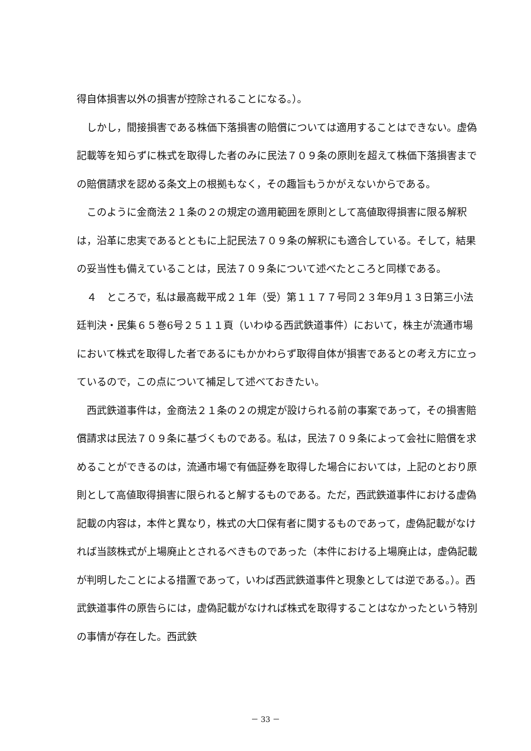得自体損害以外の損害が控除されることになる。）。
　しかし，間接損害である株価下落損害の賠償については適用することはできない。虚偽記載等を知らずに株式を取得した者のみに民法７０９条の原則を超えて株価下落損害までの賠償請求を認める条文上の根拠もなく，その趣旨もうかがえないからである。
　このように金商法２１条の２の規定の適用範囲を原則として高値取得損害に限る解釈は，沿革に忠実であるとともに上記民法７０９条の解釈にも適合している。そして，結果の妥当性も備えていることは，民法７０９条について述べたところと同様である。
　４　ところで，私は最高裁平成２１年（受）第１１７７号同２３年9月１３日第三小法廷判決・民集６５巻6号２５１１頁（いわゆる西武鉄道事件）において，株主が流通市場において株式を取得した者であるにもかかわらず取得自体が損害であるとの考え方に立っているので，この点について補足して述べておきたい。
　西武鉄道事件は，金商法２１条の２の規定が設けられる前の事案であって，その損害賠償請求は民法７０９条に基づくものである。私は，民法７０９条によって会社に賠償を求めることができるのは，流通市場で有価証券を取得した場合においては，上記のとおり原則として高値取得損害に限られると解するものである。ただ，西武鉄道事件における虚偽記載の内容は，本件と異なり，株式の大口保有者に関するものであって，虚偽記載がなければ当該株式が上場廃止とされるべきものであった（本件における上場廃止は，虚偽記載が判明したことによる措置であって，いわば西武鉄道事件と現象としては逆である。）。西武鉄道事件の原告らには，虚偽記載がなければ株式を取得することはなかったという特別の事情が存在した。西武鉄
－ 33 －